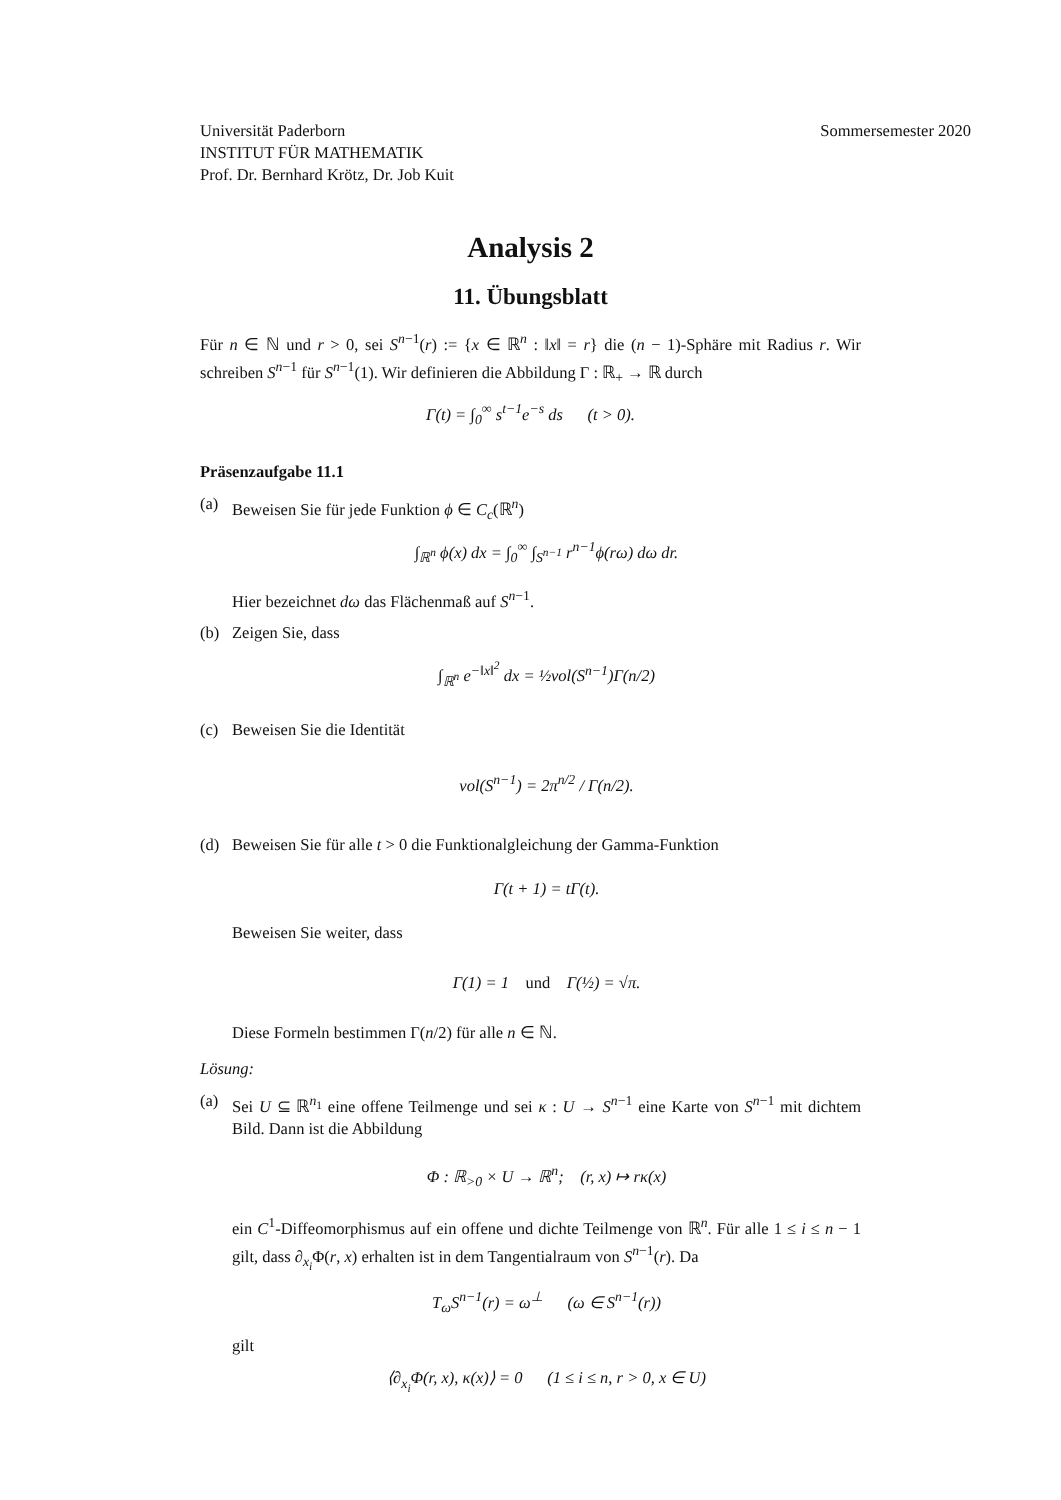Universität Paderborn
INSTITUT FÜR MATHEMATIK
Prof. Dr. Bernhard Krötz, Dr. Job Kuit
Sommersemester 2020
Analysis 2
11. Übungsblatt
Für n ∈ ℕ und r > 0, sei S<sup>n−1</sup>(r) := {x ∈ ℝ<sup>n</sup> : ‖x‖ = r} die (n − 1)-Sphäre mit Radius r. Wir schreiben S<sup>n−1</sup> für S<sup>n−1</sup>(1). Wir definieren die Abbildung Γ : ℝ<sub>+</sub> → ℝ durch
Γ(t) = ∫<sub>0</sub><sup>∞</sup> s<sup>t−1</sup>e<sup>−s</sup> ds (t > 0).
Präsenzaufgabe 11.1
(a) Beweisen Sie für jede Funktion ϕ ∈ C<sub>c</sub>(ℝ<sup>n</sup>)
∫<sub>ℝ<sup>n</sup></sub> ϕ(x) dx = ∫<sub>0</sub><sup>∞</sup> ∫<sub>S<sup>n−1</sup></sub> r<sup>n−1</sup>ϕ(rω) dω dr.
Hier bezeichnet dω das Flächenmaß auf S<sup>n−1</sup>.
(b) Zeigen Sie, dass
∫<sub>ℝ<sup>n</sup></sub> e<sup>−‖x‖<sup>2</sup></sup> dx = ½vol(S<sup>n−1</sup>)Γ(n/2)
(c) Beweisen Sie die Identität
vol(S<sup>n−1</sup>) = 2π<sup>n/2</sup> / Γ(n/2).
(d) Beweisen Sie für alle t > 0 die Funktionalgleichung der Gamma-Funktion
Γ(t + 1) = tΓ(t).
Beweisen Sie weiter, dass
Γ(1) = 1 und Γ(½) = √π.
Diese Formeln bestimmen Γ(n/2) für alle n ∈ ℕ.
Lösung:
(a) Sei U ⊆ ℝ<sup>n<sub>1</sub></sup> eine offene Teilmenge und sei κ : U → S<sup>n−1</sup> eine Karte von S<sup>n−1</sup> mit dichtem Bild. Dann ist die Abbildung
Φ : ℝ<sub>>0</sub> × U → ℝ<sup>n</sup>; (r, x) ↦ rκ(x)
ein C<sup>1</sup>-Diffeomorphismus auf ein offene und dichte Teilmenge von ℝ<sup>n</sup>. Für alle 1 ≤ i ≤ n − 1 gilt, dass ∂<sub>x<sub>i</sub></sub>Φ(r, x) erhalten ist in dem Tangentialraum von S<sup>n−1</sup>(r). Da
T<sub>ω</sub>S<sup>n−1</sup>(r) = ω<sup>⊥</sup> (ω ∈ S<sup>n−1</sup>(r))
gilt
⟨∂<sub>x<sub>i</sub></sub>Φ(r, x), κ(x)⟩ = 0 (1 ≤ i ≤ n, r > 0, x ∈ U)